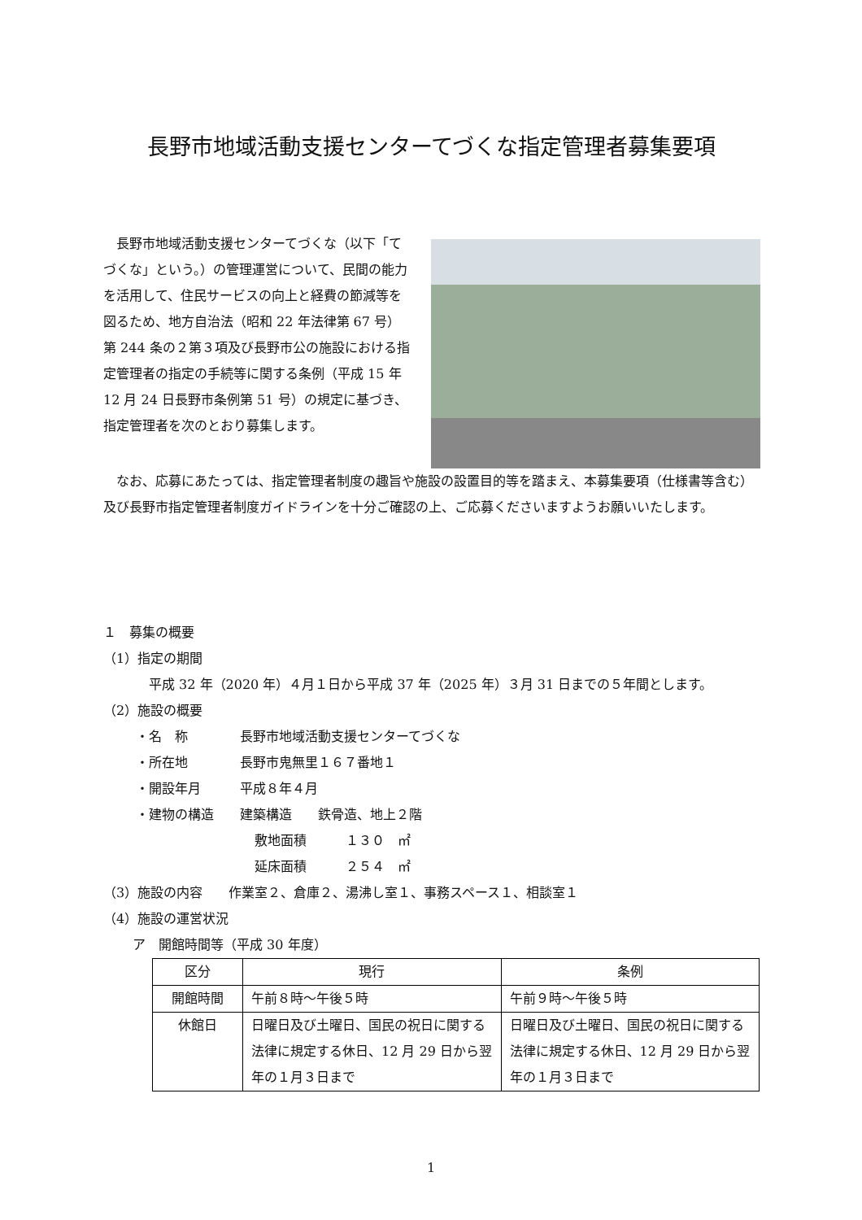長野市地域活動支援センターてづくな指定管理者募集要項
　長野市地域活動支援センターてづくな（以下「てづくな」という。）の管理運営について、民間の能力を活用して、住民サービスの向上と経費の節減等を図るため、地方自治法（昭和 22 年法律第 67 号）第 244 条の２第３項及び長野市公の施設における指定管理者の指定の手続等に関する条例（平成 15 年 12 月 24 日長野市条例第 51 号）の規定に基づき、指定管理者を次のとおり募集します。
　なお、応募にあたっては、指定管理者制度の趣旨や施設の設置目的等を踏まえ、本募集要項（仕様書等含む）及び長野市指定管理者制度ガイドラインを十分ご確認の上、ご応募くださいますようお願いいたします。
１　募集の概要
（1）指定の期間
平成 32 年（2020 年）４月１日から平成 37 年（2025 年）３月 31 日までの５年間とします。
（2）施設の概要
・名　称　　　　長野市地域活動支援センターてづくな
・所在地　　　　長野市鬼無里１６７番地１
・開設年月　　　平成８年４月
・建物の構造　　建築構造　　鉄骨造、地上２階
敷地面積　　　１３０　㎡
延床面積　　　２５４　㎡
（3）施設の内容　　作業室２、倉庫２、湯沸し室１、事務スペース１、相談室１
（4）施設の運営状況
ア　開館時間等（平成 30 年度）
| 区分 | 現行 | 条例 |
| --- | --- | --- |
| 開館時間 | 午前８時～午後５時 | 午前９時～午後５時 |
| 休館日 | 日曜日及び土曜日、国民の祝日に関する法律に規定する休日、12 月 29 日から翌年の１月３日まで | 日曜日及び土曜日、国民の祝日に関する法律に規定する休日、12 月 29 日から翌年の１月３日まで |
1